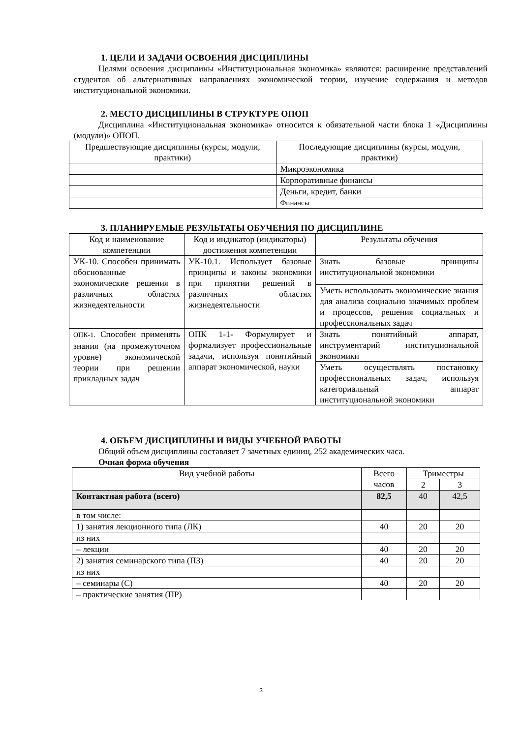1. ЦЕЛИ И ЗАДАЧИ ОСВОЕНИЯ ДИСЦИПЛИНЫ
Целями освоения дисциплины «Институциональная экономика» являются: расширение представлений студентов об альтернативных направлениях экономической теории, изучение содержания и методов институциональной экономики.
2. МЕСТО ДИСЦИПЛИНЫ В СТРУКТУРЕ ОПОП
Дисциплина «Институциональная экономика» относится к обязательной части блока 1 «Дисциплины (модули)» ОПОП.
| Предшествующие дисциплины (курсы, модули, практики) | Последующие дисциплины (курсы, модули, практики) |
| --- | --- |
| | Микроэкономика |
| | Корпоративные финансы |
| | Деньги, кредит, банки |
| | Финансы |
3. ПЛАНИРУЕМЫЕ РЕЗУЛЬТАТЫ ОБУЧЕНИЯ ПО ДИСЦИПЛИНЕ
| Код и наименование компетенции | Код и индикатор (индикаторы) достижения компетенции | Результаты обучения |
| --- | --- | --- |
| УК-10. Способен принимать обоснованные экономические решения в различных областях жизнедеятельности | УК-10.1. Использует базовые принципы и законы экономики при принятии решений в различных областях жизнедеятельности | Знать базовые принципы институциональной экономики |
| | | Уметь использовать экономические знания для анализа социально значимых проблем и процессов, решения социальных и профессиональных задач |
| ОПК-1. Способен применять знания (на промежуточном уровне) экономической теории при решении прикладных задач | ОПК 1-1 - Формулирует и формализует профессиональные задачи, используя понятийный аппарат экономической, науки | Знать понятийный аппарат, инструментарий институциональной экономики |
| | | Уметь осуществлять постановку профессиональных задач, используя категориальный аппарат институциональной экономики |
4. ОБЪЕМ ДИСЦИПЛИНЫ И ВИДЫ УЧЕБНОЙ РАБОТЫ
Общий объем дисциплины составляет 7 зачетных единиц, 252 академических часа.
Очная форма обучения
| Вид учебной работы | Всего часов | Триместры | |
| --- | --- | --- | --- |
| | | 2 | 3 |
| Контактная работа (всего) | 82,5 | 40 | 42,5 |
| в том числе: | | | |
| 1) занятия лекционного типа (ЛК) | 40 | 20 | 20 |
| из них | | | |
| – лекции | 40 | 20 | 20 |
| 2) занятия семинарского типа (ПЗ) | 40 | 20 | 20 |
| из них | | | |
| – семинары (С) | 40 | 20 | 20 |
| – практические занятия (ПР) | | | |
3